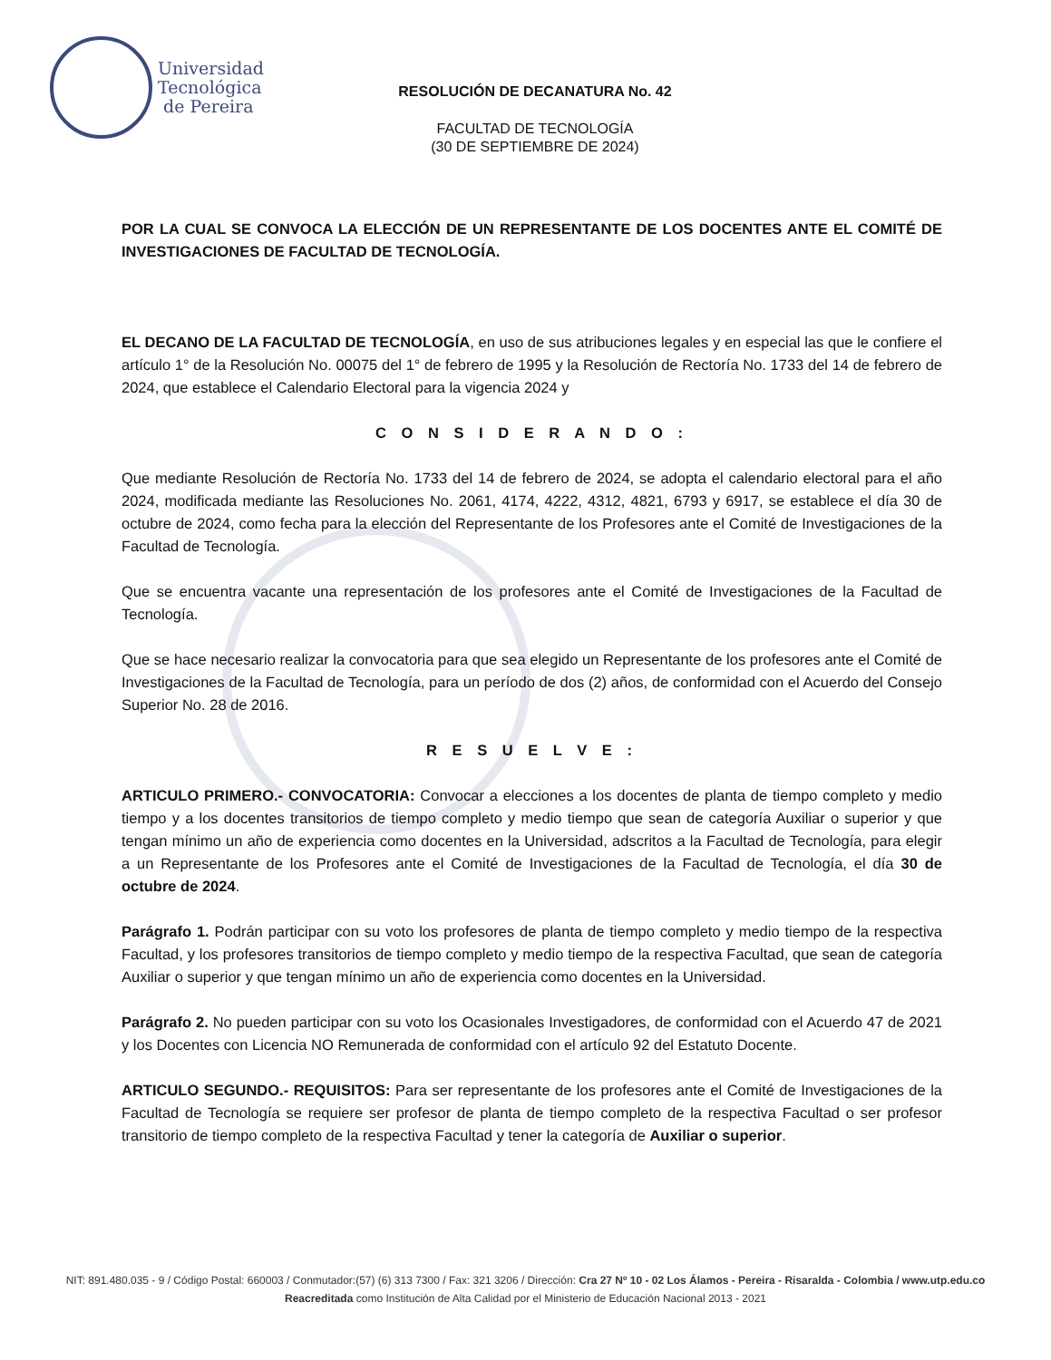Universidad
Tecnológica
de Pereira
RESOLUCIÓN DE DECANATURA No. 42
FACULTAD DE TECNOLOGÍA
(30 DE SEPTIEMBRE DE 2024)
POR LA CUAL SE CONVOCA LA ELECCIÓN DE UN REPRESENTANTE DE LOS DOCENTES ANTE EL COMITÉ DE INVESTIGACIONES DE FACULTAD DE TECNOLOGÍA.
EL DECANO DE LA FACULTAD DE TECNOLOGÍA, en uso de sus atribuciones legales y en especial las que le confiere el artículo 1° de la Resolución No. 00075 del 1° de febrero de 1995 y la Resolución de Rectoría No. 1733 del 14 de febrero de 2024, que establece el Calendario Electoral para la vigencia 2024 y
C O N S I D E R A N D O :
Que mediante Resolución de Rectoría No. 1733 del 14 de febrero de 2024, se adopta el calendario electoral para el año 2024, modificada mediante las Resoluciones No. 2061, 4174, 4222, 4312, 4821, 6793 y 6917, se establece el día 30 de octubre de 2024, como fecha para la elección del Representante de los Profesores ante el Comité de Investigaciones de la Facultad de Tecnología.
Que se encuentra vacante una representación de los profesores ante el Comité de Investigaciones de la Facultad de Tecnología.
Que se hace necesario realizar la convocatoria para que sea elegido un Representante de los profesores ante el Comité de Investigaciones de la Facultad de Tecnología, para un período de dos (2) años, de conformidad con el Acuerdo del Consejo Superior No. 28 de 2016.
R E S U E L V E :
ARTICULO PRIMERO.- CONVOCATORIA: Convocar a elecciones a los docentes de planta de tiempo completo y medio tiempo y a los docentes transitorios de tiempo completo y medio tiempo que sean de categoría Auxiliar o superior y que tengan mínimo un año de experiencia como docentes en la Universidad, adscritos a la Facultad de Tecnología, para elegir a un Representante de los Profesores ante el Comité de Investigaciones de la Facultad de Tecnología, el día 30 de octubre de 2024.
Parágrafo 1. Podrán participar con su voto los profesores de planta de tiempo completo y medio tiempo de la respectiva Facultad, y los profesores transitorios de tiempo completo y medio tiempo de la respectiva Facultad, que sean de categoría Auxiliar o superior y que tengan mínimo un año de experiencia como docentes en la Universidad.
Parágrafo 2. No pueden participar con su voto los Ocasionales Investigadores, de conformidad con el Acuerdo 47 de 2021 y los Docentes con Licencia NO Remunerada de conformidad con el artículo 92 del Estatuto Docente.
ARTICULO SEGUNDO.- REQUISITOS: Para ser representante de los profesores ante el Comité de Investigaciones de la Facultad de Tecnología se requiere ser profesor de planta de tiempo completo de la respectiva Facultad o ser profesor transitorio de tiempo completo de la respectiva Facultad y tener la categoría de Auxiliar o superior.
NIT: 891.480.035 - 9 / Código Postal: 660003 / Conmutador:(57) (6) 313 7300 / Fax: 321 3206 / Dirección: Cra 27 Nº 10 - 02 Los Álamos - Pereira - Risaralda - Colombia / www.utp.edu.co
Reacreditada como Institución de Alta Calidad por el Ministerio de Educación Nacional 2013 - 2021